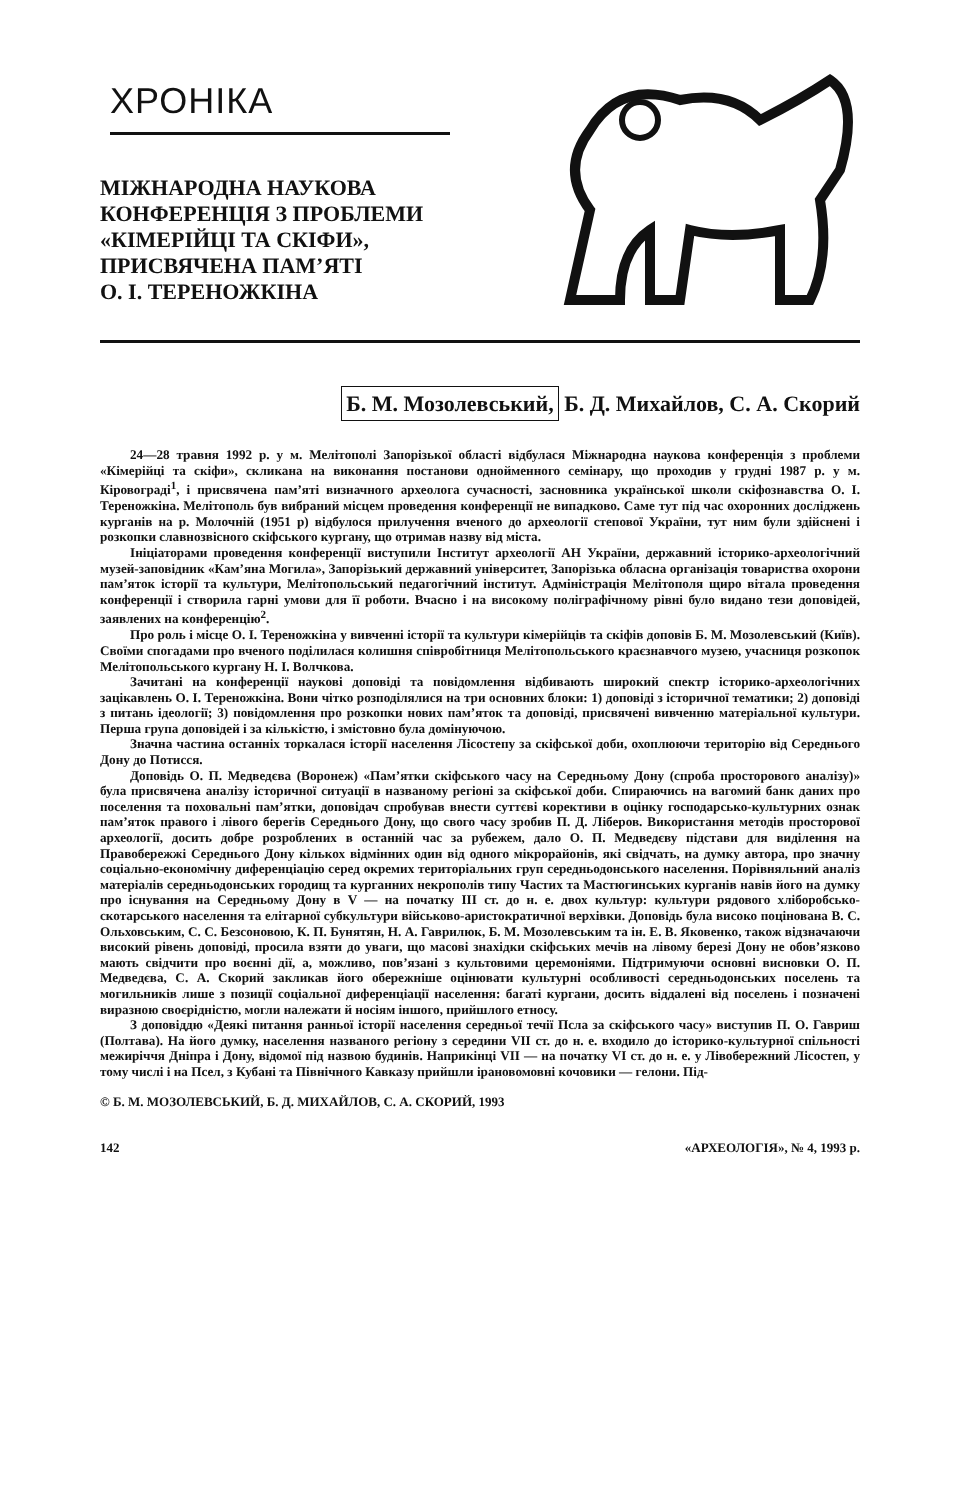ХРОНІКА
МІЖНАРОДНА НАУКОВА
КОНФЕРЕНЦІЯ З ПРОБЛЕМИ
«КІМЕРІЙЦІ ТА СКІФИ»,
ПРИСВЯЧЕНА ПАМ’ЯТІ
О. І. ТЕРЕНОЖКІНА
Б. М. Мозолевський, Б. Д. Михайлов, С. А. Скорий
24—28 травня 1992 р. у м. Мелітополі Запорізької області відбулася Міжнародна наукова конференція з проблеми «Кімерійці та скіфи», скликана на виконання постанови однойменного семінару, що проходив у грудні 1987 р. у м. Кіровограді<sup>1</sup>, і присвячена пам’яті визначного археолога сучасності, засновника української школи скіфознавства О. І. Тереножкіна. Мелітополь був вибраний місцем проведення конференції не випадково. Саме тут під час охоронних досліджень курганів на р. Молочній (1951 р) відбулося прилучення вченого до археології степової України, тут ним були здійснені і розкопки славнозвісного скіфського кургану, що отримав назву від міста.
Ініціаторами проведення конференції виступили Інститут археології АН України, державний історико-археологічний музей-заповідник «Кам’яна Могила», Запорізький державний університет, Запорізька обласна організація товариства охорони пам’яток історії та культури, Мелітопольський педагогічний інститут. Адміністрація Мелітополя щиро вітала проведення конференції і створила гарні умови для її роботи. Вчасно і на високому поліграфічному рівні було видано тези доповідей, заявлених на конференцію<sup>2</sup>.
Про роль і місце О. І. Тереножкіна у вивченні історії та культури кімерійців та скіфів доповів Б. М. Мозолевський (Київ). Своїми спогадами про вченого поділилася колишня співробітниця Мелітопольського краєзнавчого музею, учасниця розкопок Мелітопольського кургану Н. І. Волчкова.
Зачитані на конференції наукові доповіді та повідомлення відбивають широкий спектр історико-археологічних зацікавлень О. І. Тереножкіна. Вони чітко розподілялися на три основних блоки: 1) доповіді з історичної тематики; 2) доповіді з питань ідеології; 3) повідомлення про розкопки нових пам’яток та доповіді, присвячені вивченню матеріальної культури. Перша група доповідей і за кількістю, і змістовно була домінуючою.
Значна частина останніх торкалася історії населення Лісостепу за скіфської доби, охоплюючи територію від Середнього Дону до Потисся.
Доповідь О. П. Медведєва (Воронеж) «Пам’ятки скіфського часу на Середньому Дону (спроба просторового аналізу)» була присвячена аналізу історичної ситуації в названому регіоні за скіфської доби. Спираючись на вагомий банк даних про поселення та поховальні пам’ятки, доповідач спробував внести суттєві корективи в оцінку господарсько-культурних ознак пам’яток правого і лівого берегів Середнього Дону, що свого часу зробив П. Д. Ліберов. Використання методів просторової археології, досить добре розроблених в останній час за рубежем, дало О. П. Медведєву підстави для виділення на Правобережжі Середнього Дону кількох відмінних один від одного мікрорайонів, які свідчать, на думку автора, про значну соціально-економічну диференціацію серед окремих територіальних груп середньодонського населення. Порівняльний аналіз матеріалів середньодонських городищ та курганних некрополів типу Частих та Мастюгинських курганів навів його на думку про існування на Середньому Дону в V — на початку III ст. до н. е. двох культур: культури рядового хліборобсько-скотарського населення та елітарної субкультури військово-аристократичної верхівки. Доповідь була високо поцінована В. С. Ольховським, С. С. Безсоновою, К. П. Бунятян, Н. А. Гаврилюк, Б. М. Мозолевським та ін. Е. В. Яковенко, також відзначаючи високий рівень доповіді, просила взяти до уваги, що масові знахідки скіфських мечів на лівому березі Дону не обов’язково мають свідчити про воєнні дії, а, можливо, пов’язані з культовими церемоніями. Підтримуючи основні висновки О. П. Медведєва, С. А. Скорий закликав його обережніше оцінювати культурні особливості середньодонських поселень та могильників лише з позиції соціальної диференціації населення: багаті кургани, досить віддалені від поселень і позначені виразною своєрідністю, могли належати й носіям іншого, прийшлого етносу.
З доповіддю «Деякі питання ранньої історії населення середньої течії Псла за скіфського часу» виступив П. О. Гавриш (Полтава). На його думку, населення названого регіону з середини VII ст. до н. е. входило до історико-культурної спільності межиріччя Дніпра і Дону, відомої під назвою будинів. Наприкінці VII — на початку VI ст. до н. е. у Лівобережний Лісостеп, у тому числі і на Псел, з Кубані та Північного Кавказу прийшли ірановомовні кочовики — гелони. Під-
© Б. М. МОЗОЛЕВСЬКИЙ, Б. Д. МИХАЙЛОВ, С. А. СКОРИЙ, 1993
142 «АРХЕОЛОГІЯ», № 4, 1993 р.